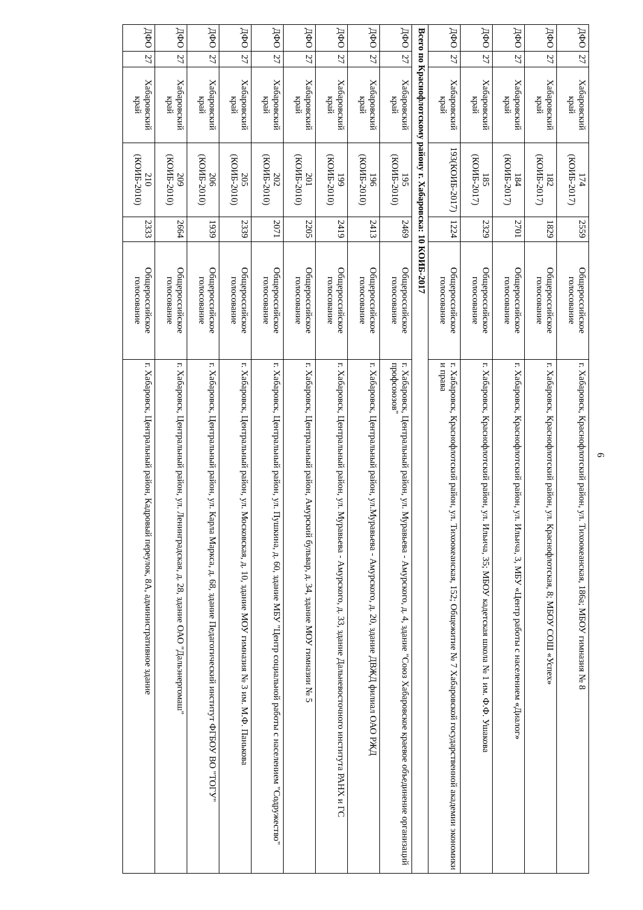6
| ДФО | 27 | Хабаровский край | 174 (КОИБ-2017) | 2559 | Общероссийское голосование | г. Хабаровск, Краснофлотский район, ул. Тихоокеанская, 186а; МБОУ гимназия № 8 |
| ДФО | 27 | Хабаровский край | 182 (КОИБ-2017) | 1829 | Общероссийское голосование | г. Хабаровск, Краснофлотский район, ул. Краснофлотская, 8; МБОУ СОШ «Успех» |
| ДФО | 27 | Хабаровский край | 184 (КОИБ-2017) | 2701 | Общероссийское голосование | г. Хабаровск, Краснофлотский район, ул. Ильича, 3, МБУ «Центр работы с населением «Диалог» |
| ДФО | 27 | Хабаровский край | 185 (КОИБ-2017) | 2329 | Общероссийское голосование | г. Хабаровск, Краснофлотский район, ул. Ильича, 35; МБОУ кадетская школа № 1 им. Ф.Ф. Ушакова |
| ДФО | 27 | Хабаровский край | 193(КОИБ-2017) | 1224 | Общероссийское голосование | г. Хабаровск, Краснофлотский район, ул. Тихоокеанская, 152; Общежитие № 7 Хабаровской государственной академии экономики и права |
| Всего по Краснофлотскому району г. Хабаровска: 10 КОИБ-2017 | | | | | | |
| ДФО | 27 | Хабаровский край | 195 (КОИБ-2010) | 2469 | Общероссийское голосование | г. Хабаровск, Центральный район, ул. Муравьева - Амурского, д. 4, здание "Союз Хабаровское краевое объединение организаций профсоюзов" |
| ДФО | 27 | Хабаровский край | 196 (КОИБ-2010) | 2413 | Общероссийское голосование | г. Хабаровск, Центральный район, ул.Муравьева - Амурского, д. 20, здание ДВЖД филиал ОАО РЖД |
| ДФО | 27 | Хабаровский край | 199 (КОИБ-2010) | 2419 | Общероссийское голосование | г. Хабаровск, Центральный район, ул. Муравьева - Амурского, д. 33, здание Дальневосточного института РАНХ и ГС |
| ДФО | 27 | Хабаровский край | 201 (КОИБ-2010) | 2205 | Общероссийское голосование | г. Хабаровск, Центральный район, Амурский бульвар, д. 34, здание МОУ гимназии № 5 |
| ДФО | 27 | Хабаровский край | 202 (КОИБ-2010) | 2071 | Общероссийское голосование | г. Хабаровск, Центральный район, ул. Пушкина, д. 60, здание МБУ "Центр социальной работы с населением "Содружество" |
| ДФО | 27 | Хабаровский край | 205 (КОИБ-2010) | 2339 | Общероссийское голосование | г. Хабаровск, Центральный район, ул. Московская, д. 10, здание МОУ гимназия № 3 им. М.Ф. Панькова |
| ДФО | 27 | Хабаровский край | 206 (КОИБ-2010) | 1939 | Общероссийское голосование | г. Хабаровск, Центральный район, ул. Карла Маркса, д. 68, здание Педагогический институт ФГБОУ ВО "ТОГУ" |
| ДФО | 27 | Хабаровский край | 209 (КОИБ-2010) | 2664 | Общероссийское голосование | г. Хабаровск, Центральный район, ул. Ленинградская, д. 28, здание ОАО "Дальэнергомаш" |
| ДФО | 27 | Хабаровский край | 210 (КОИБ-2010) | 2333 | Общероссийское голосование | г. Хабаровск, Центральный район, Кадровый переулок, 8А, административное здание |